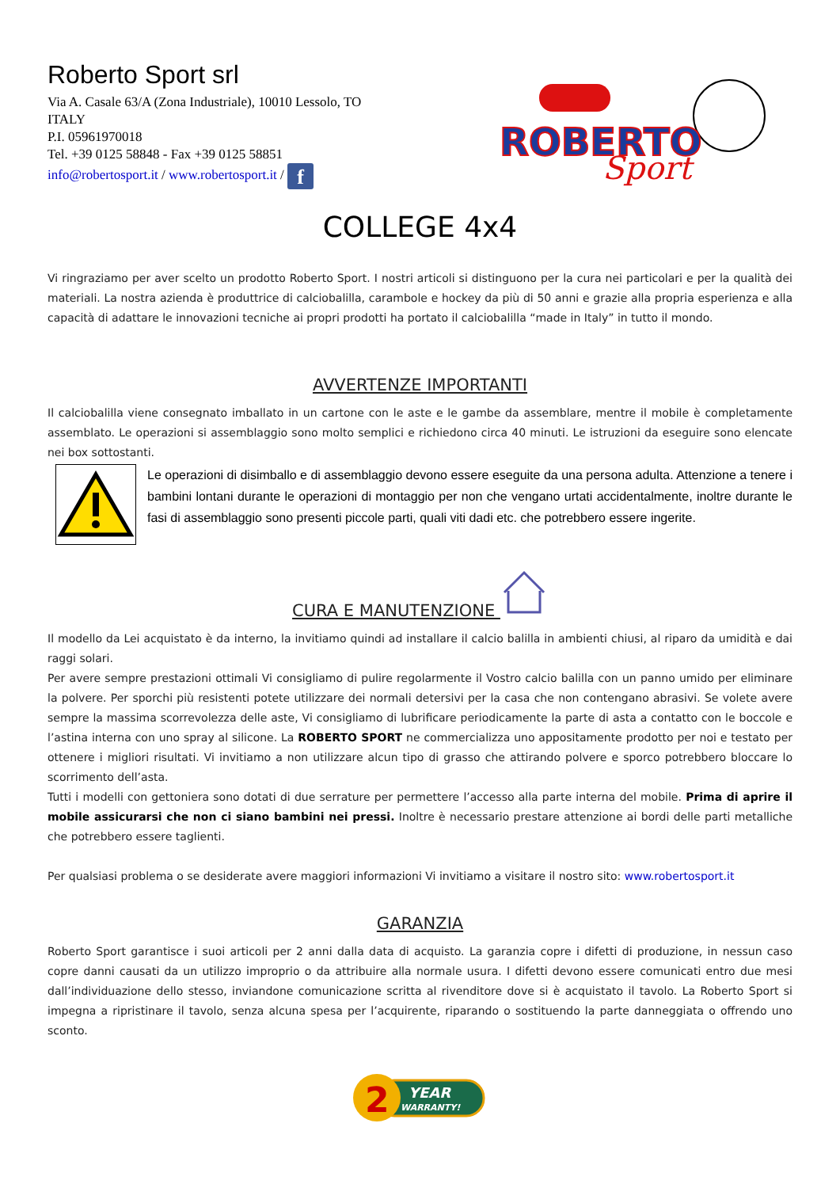Roberto Sport srl
Via A. Casale 63/A (Zona Industriale), 10010 Lessolo, TO
ITALY
P.I. 05961970018
Tel. +39 0125 58848 - Fax +39 0125 58851
info@robertosport.it / www.robertosport.it / f
ROBERTO
Sport
COLLEGE 4x4
Vi ringraziamo per aver scelto un prodotto Roberto Sport. I nostri articoli si distinguono per la cura nei particolari e per la qualità dei materiali. La nostra azienda è produttrice di calciobalilla, carambole e hockey da più di 50 anni e grazie alla propria esperienza e alla capacità di adattare le innovazioni tecniche ai propri prodotti ha portato il calciobalilla “made in Italy” in tutto il mondo.
AVVERTENZE IMPORTANTI
Il calciobalilla viene consegnato imballato in un cartone con le aste e le gambe da assemblare, mentre il mobile è completamente assemblato. Le operazioni si assemblaggio sono molto semplici e richiedono circa 40 minuti. Le istruzioni da eseguire sono elencate nei box sottostanti.
Le operazioni di disimballo e di assemblaggio devono essere eseguite da una persona adulta. Attenzione a tenere i bambini lontani durante le operazioni di montaggio per non che vengano urtati accidentalmente, inoltre durante le fasi di assemblaggio sono presenti piccole parti, quali viti dadi etc. che potrebbero essere ingerite.
CURA E MANUTENZIONE
Il modello da Lei acquistato è da interno, la invitiamo quindi ad installare il calcio balilla in ambienti chiusi, al riparo da umidità e dai raggi solari.
Per avere sempre prestazioni ottimali Vi consigliamo di pulire regolarmente il Vostro calcio balilla con un panno umido per eliminare la polvere. Per sporchi più resistenti potete utilizzare dei normali detersivi per la casa che non contengano abrasivi. Se volete avere sempre la massima scorrevolezza delle aste, Vi consigliamo di lubrificare periodicamente la parte di asta a contatto con le boccole e l’astina interna con uno spray al silicone. La ROBERTO SPORT ne commercializza uno appositamente prodotto per noi e testato per ottenere i migliori risultati. Vi invitiamo a non utilizzare alcun tipo di grasso che attirando polvere e sporco potrebbero bloccare lo scorrimento dell’asta.
Tutti i modelli con gettoniera sono dotati di due serrature per permettere l’accesso alla parte interna del mobile. Prima di aprire il mobile assicurarsi che non ci siano bambini nei pressi. Inoltre è necessario prestare attenzione ai bordi delle parti metalliche che potrebbero essere taglienti.
Per qualsiasi problema o se desiderate avere maggiori informazioni Vi invitiamo a visitare il nostro sito: www.robertosport.it
GARANZIA
Roberto Sport garantisce i suoi articoli per 2 anni dalla data di acquisto. La garanzia copre i difetti di produzione, in nessun caso copre danni causati da un utilizzo improprio o da attribuire alla normale usura. I difetti devono essere comunicati entro due mesi dall’individuazione dello stesso, inviandone comunicazione scritta al rivenditore dove si è acquistato il tavolo. La Roberto Sport si impegna a ripristinare il tavolo, senza alcuna spesa per l’acquirente, riparando o sostituendo la parte danneggiata o offrendo uno sconto.
2
YEAR
WARRANTY!